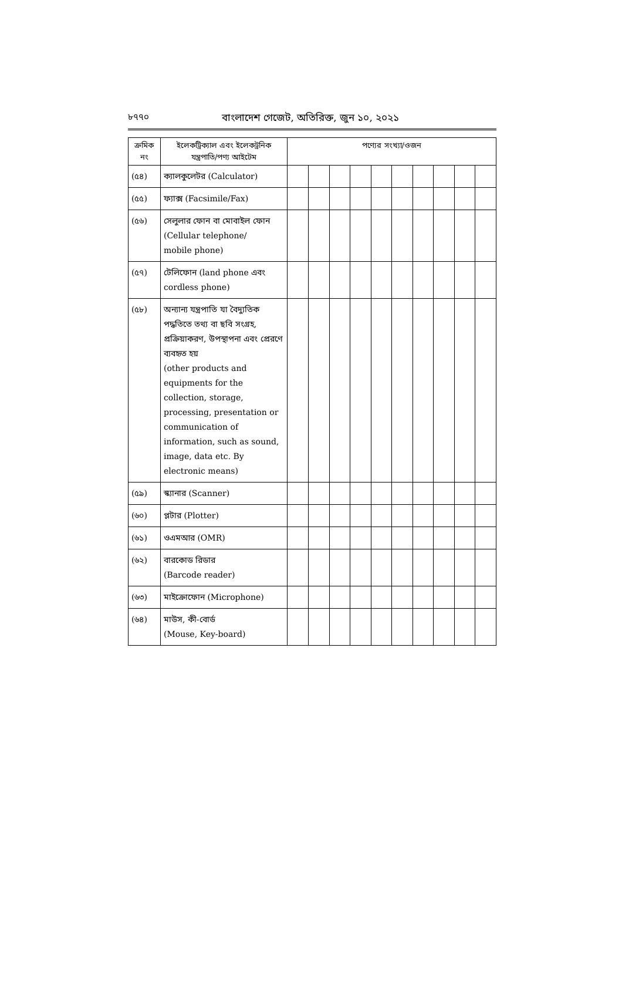৮৭৭০ বাংলাদেশ গেজেট, অতিরিক্ত, জুন ১০, ২০২১
| ক্রমিক নং | ইলেকট্রিক্যাল এবং ইলেকট্রনিক যন্ত্রপাতি/পণ্য আইটেম | পণ্যের সংখ্যা/ওজন | | | | | | | | | |
| --- | --- | --- | --- | --- | --- | --- | --- | --- | --- | --- | --- |
| (৫৪) | ক্যালকুলেটর (Calculator) | | | | | | | | | | |
| (৫৫) | ফ্যাক্স (Facsimile/Fax) | | | | | | | | | | |
| (৫৬) | সেলুলার ফোন বা মোবাইল ফোন (Cellular telephone/ mobile phone) | | | | | | | | | | |
| (৫৭) | টেলিফোন (land phone এবং cordless phone) | | | | | | | | | | |
| (৫৮) | অন্যান্য যন্ত্রপাতি যা বৈদ্যুতিক পদ্ধতিতে তথ্য বা ছবি সংগ্রহ, প্রক্রিয়াকরণ, উপস্থাপনা এবং প্রেরণে ব্যবহৃত হয় (other products and equipments for the collection, storage, processing, presentation or communication of information, such as sound, image, data etc. By electronic means) | | | | | | | | | | |
| (৫৯) | স্ক্যানার (Scanner) | | | | | | | | | | |
| (৬০) | প্লটার (Plotter) | | | | | | | | | | |
| (৬১) | ওএমআর (OMR) | | | | | | | | | | |
| (৬২) | বারকোড রিডার (Barcode reader) | | | | | | | | | | |
| (৬৩) | মাইক্রোফোন (Microphone) | | | | | | | | | | |
| (৬৪) | মাউস, কী-বোর্ড (Mouse, Key-board) | | | | | | | | | | |